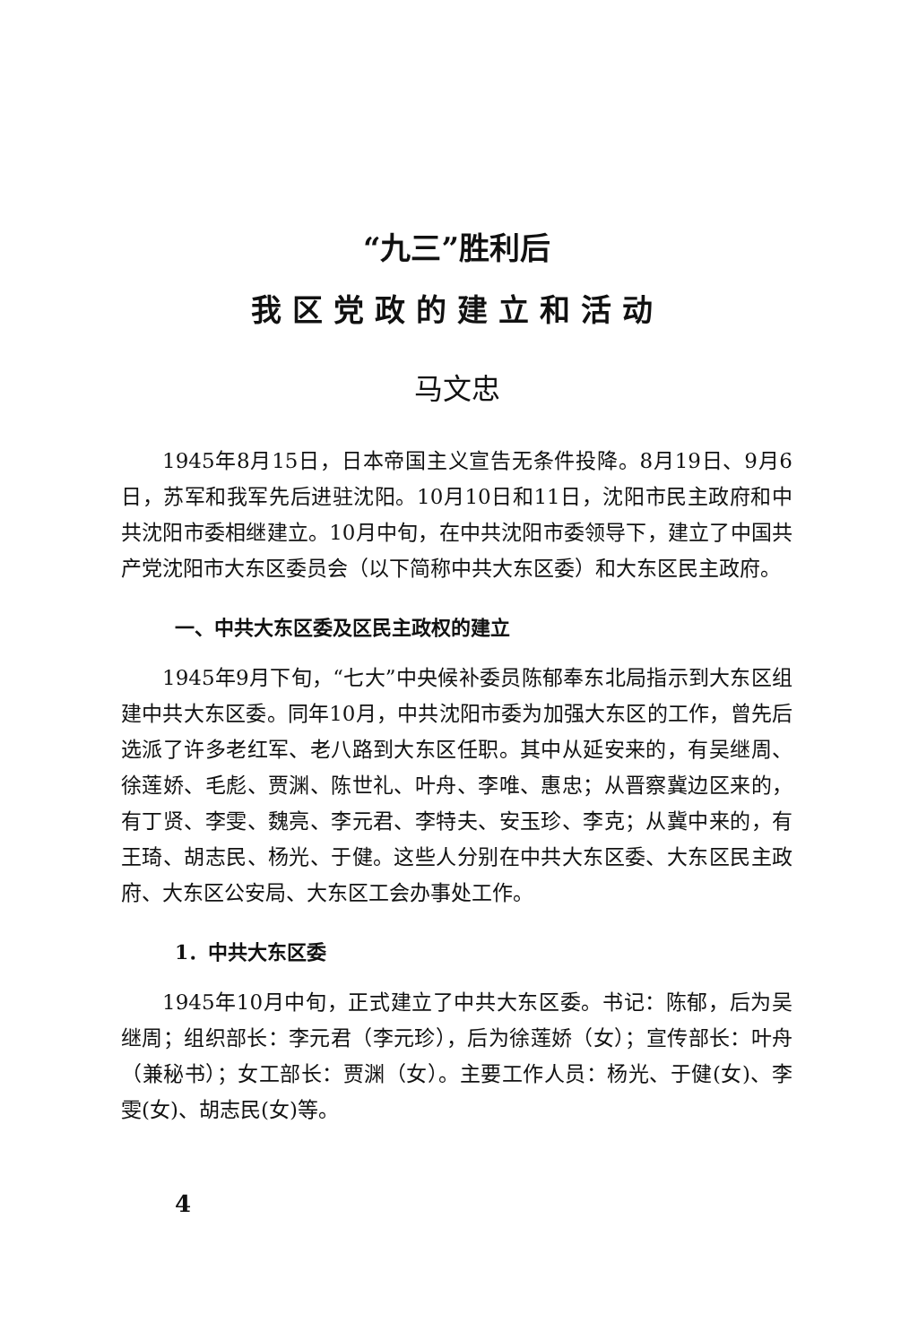“九三”胜利后
我区党政的建立和活动
马文忠
1945年8月15日，日本帝国主义宣告无条件投降。8月19日、9月6日，苏军和我军先后进驻沈阳。10月10日和11日，沈阳市民主政府和中共沈阳市委相继建立。10月中旬，在中共沈阳市委领导下，建立了中国共产党沈阳市大东区委员会（以下简称中共大东区委）和大东区民主政府。
一、中共大东区委及区民主政权的建立
1945年9月下旬，“七大”中央候补委员陈郁奉东北局指示到大东区组建中共大东区委。同年10月，中共沈阳市委为加强大东区的工作，曾先后选派了许多老红军、老八路到大东区任职。其中从延安来的，有吴继周、徐莲娇、毛彪、贾渊、陈世礼、叶舟、李唯、惠忠；从晋察冀边区来的，有丁贤、李雯、魏亮、李元君、李特夫、安玉珍、李克；从冀中来的，有王琦、胡志民、杨光、于健。这些人分别在中共大东区委、大东区民主政府、大东区公安局、大东区工会办事处工作。
1．中共大东区委
1945年10月中旬，正式建立了中共大东区委。书记：陈郁，后为吴继周；组织部长：李元君（李元珍），后为徐莲娇（女）；宣传部长：叶舟（兼秘书）；女工部长：贾渊（女）。主要工作人员：杨光、于健(女)、李雯(女)、胡志民(女)等。
4